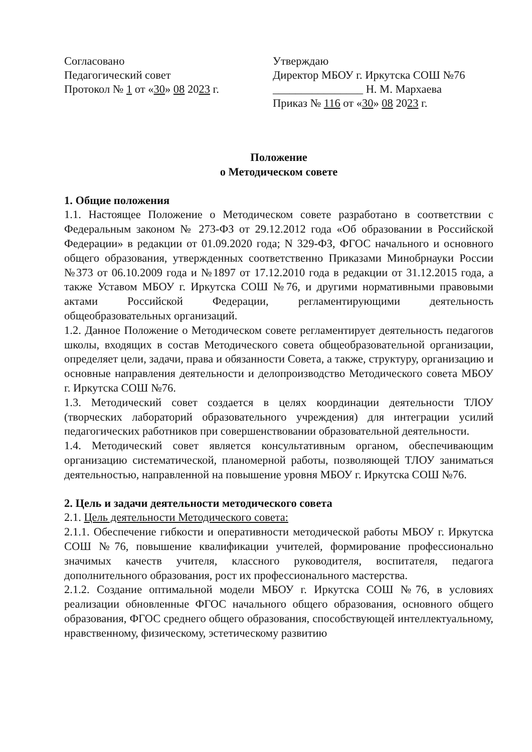Согласовано
Педагогический совет
Протокол № 1 от «30» 08 2023 г.
Утверждаю
Директор МБОУ г. Иркутска СОШ №76
________________ Н. М. Мархаева
Приказ № 116 от «30» 08 2023 г.
Положение
о Методическом совете
1. Общие положения
1.1. Настоящее Положение о Методическом совете разработано в соответствии с Федеральным законом № 273-ФЗ от 29.12.2012 года «Об образовании в Российской Федерации» в редакции от 01.09.2020 года; N 329-ФЗ, ФГОС начального и основного общего образования, утвержденных соответственно Приказами Минобрнауки России №373 от 06.10.2009 года и №1897 от 17.12.2010 года в редакции от 31.12.2015 года, а также Уставом МБОУ г. Иркутска СОШ №76, и другими нормативными правовыми актами Российской Федерации, регламентирующими деятельность общеобразовательных организаций.
1.2. Данное Положение о Методическом совете регламентирует деятельность педагогов школы, входящих в состав Методического совета общеобразовательной организации, определяет цели, задачи, права и обязанности Совета, а также, структуру, организацию и основные направления деятельности и делопроизводство Методического совета МБОУ г. Иркутска СОШ №76.
1.3. Методический совет создается в целях координации деятельности ТЛОУ (творческих лабораторий образовательного учреждения) для интеграции усилий педагогических работников при совершенствовании образовательной деятельности.
1.4. Методический совет является консультативным органом, обеспечивающим организацию систематической, планомерной работы, позволяющей ТЛОУ заниматься деятельностью, направленной на повышение уровня МБОУ г. Иркутска СОШ №76.
2. Цель и задачи деятельности методического совета
2.1. Цель деятельности Методического совета:
2.1.1. Обеспечение гибкости и оперативности методической работы МБОУ г. Иркутска СОШ №76, повышение квалификации учителей, формирование профессионально значимых качеств учителя, классного руководителя, воспитателя, педагога дополнительного образования, рост их профессионального мастерства.
2.1.2. Создание оптимальной модели МБОУ г. Иркутска СОШ №76, в условиях реализации обновленные ФГОС начального общего образования, основного общего образования, ФГОС среднего общего образования, способствующей интеллектуальному, нравственному, физическому, эстетическому развитию